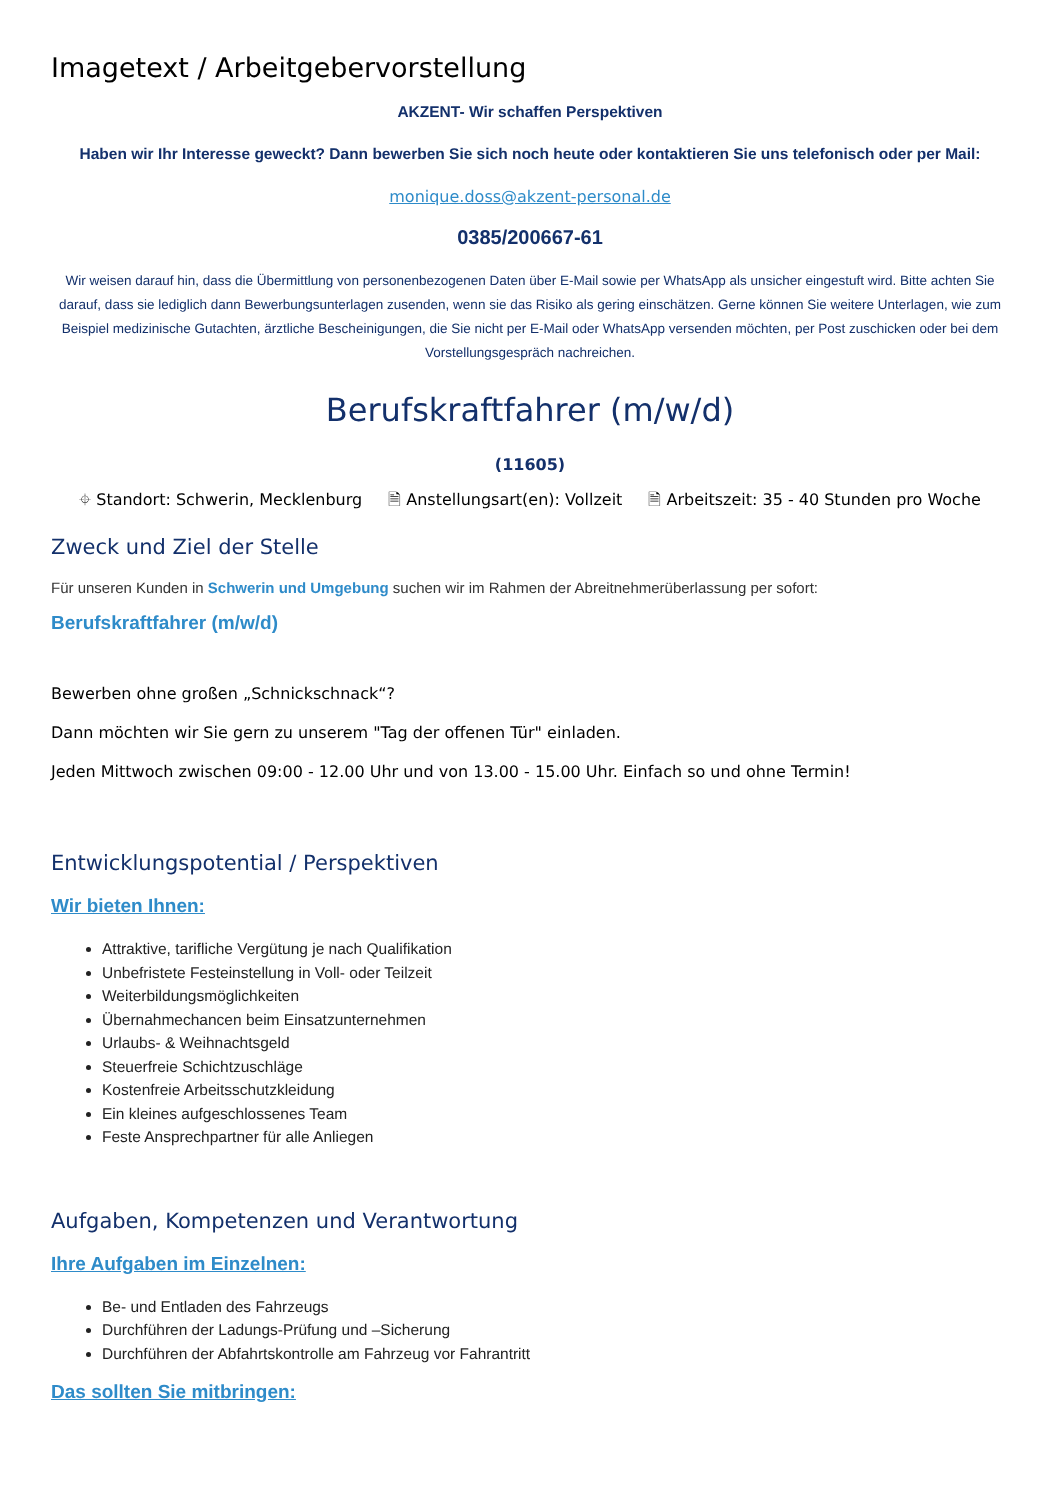Imagetext / Arbeitgebervorstellung
AKZENT- Wir schaffen Perspektiven
Haben wir Ihr Interesse geweckt? Dann bewerben Sie sich noch heute oder kontaktieren Sie uns telefonisch oder per Mail:
monique.doss@akzent-personal.de
0385/200667-61
Wir weisen darauf hin, dass die Übermittlung von personenbezogenen Daten über E-Mail sowie per WhatsApp als unsicher eingestuft wird. Bitte achten Sie darauf, dass sie lediglich dann Bewerbungsunterlagen zusenden, wenn sie das Risiko als gering einschätzen. Gerne können Sie weitere Unterlagen, wie zum Beispiel medizinische Gutachten, ärztliche Bescheinigungen, die Sie nicht per E-Mail oder WhatsApp versenden möchten, per Post zuschicken oder bei dem Vorstellungsgespräch nachreichen.
Berufskraftfahrer (m/w/d)
(11605)
⌖ Standort: Schwerin, Mecklenburg 🗎 Anstellungsart(en): Vollzeit 🗎 Arbeitszeit: 35 - 40 Stunden pro Woche
Zweck und Ziel der Stelle
Für unseren Kunden in Schwerin und Umgebung suchen wir im Rahmen der Abreitnehmerüberlassung per sofort:
Berufskraftfahrer (m/w/d)
Bewerben ohne großen „Schnickschnack“?
Dann möchten wir Sie gern zu unserem "Tag der offenen Tür" einladen.
Jeden Mittwoch zwischen 09:00 - 12.00 Uhr und von 13.00 - 15.00 Uhr. Einfach so und ohne Termin!
Entwicklungspotential / Perspektiven
Wir bieten Ihnen:
Attraktive, tarifliche Vergütung je nach Qualifikation
Unbefristete Festeinstellung in Voll- oder Teilzeit
Weiterbildungsmöglichkeiten
Übernahmechancen beim Einsatzunternehmen
Urlaubs- & Weihnachtsgeld
Steuerfreie Schichtzuschläge
Kostenfreie Arbeitsschutzkleidung
Ein kleines aufgeschlossenes Team
Feste Ansprechpartner für alle Anliegen
Aufgaben, Kompetenzen und Verantwortung
Ihre Aufgaben im Einzelnen:
Be- und Entladen des Fahrzeugs
Durchführen der Ladungs-Prüfung und –Sicherung
Durchführen der Abfahrtskontrolle am Fahrzeug vor Fahrantritt
Das sollten Sie mitbringen: